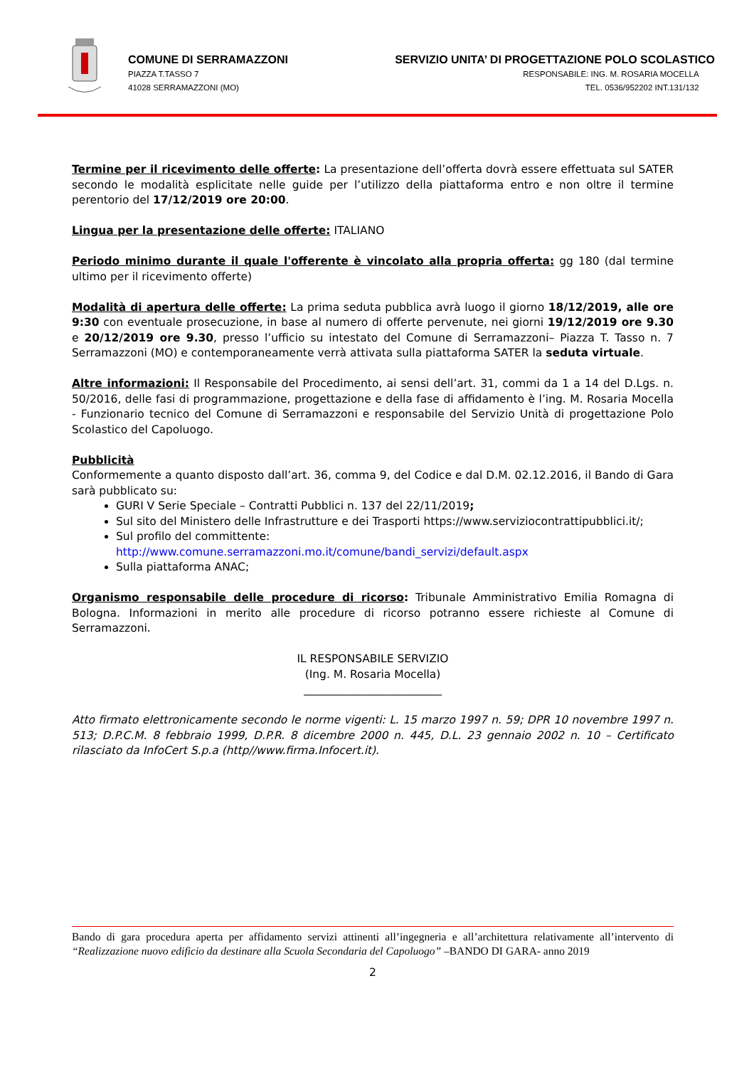COMUNE DI SERRAMAZZONI
PIAZZA T.TASSO 7
41028 SERRAMAZZONI (MO)
SERVIZIO UNITA’ DI PROGETTAZIONE POLO SCOLASTICO
RESPONSABILE: ING. M. ROSARIA MOCELLA
TEL. 0536/952202 INT.131/132
Termine per il ricevimento delle offerte: La presentazione dell’offerta dovrà essere effettuata sul SATER secondo le modalità esplicitate nelle guide per l’utilizzo della piattaforma entro e non oltre il termine perentorio del 17/12/2019 ore 20:00.
Lingua per la presentazione delle offerte: ITALIANO
Periodo minimo durante il quale l'offerente è vincolato alla propria offerta: gg 180 (dal termine ultimo per il ricevimento offerte)
Modalità di apertura delle offerte: La prima seduta pubblica avrà luogo il giorno 18/12/2019, alle ore 9:30 con eventuale prosecuzione, in base al numero di offerte pervenute, nei giorni 19/12/2019 ore 9.30 e 20/12/2019 ore 9.30, presso l’ufficio su intestato del Comune di Serramazzoni– Piazza T. Tasso n. 7 Serramazzoni (MO) e contemporaneamente verrà attivata sulla piattaforma SATER la seduta virtuale.
Altre informazioni: Il Responsabile del Procedimento, ai sensi dell’art. 31, commi da 1 a 14 del D.Lgs. n. 50/2016, delle fasi di programmazione, progettazione e della fase di affidamento è l’ing. M. Rosaria Mocella - Funzionario tecnico del Comune di Serramazzoni e responsabile del Servizio Unità di progettazione Polo Scolastico del Capoluogo.
Pubblicità
Conformemente a quanto disposto dall’art. 36, comma 9, del Codice e dal D.M. 02.12.2016, il Bando di Gara sarà pubblicato su:
GURI V Serie Speciale – Contratti Pubblici n. 137 del 22/11/2019;
Sul sito del Ministero delle Infrastrutture e dei Trasporti https://www.serviziocontrattipubblici.it/;
Sul profilo del committente:
http://www.comune.serramazzoni.mo.it/comune/bandi_servizi/default.aspx
Sulla piattaforma ANAC;
Organismo responsabile delle procedure di ricorso: Tribunale Amministrativo Emilia Romagna di Bologna. Informazioni in merito alle procedure di ricorso potranno essere richieste al Comune di Serramazzoni.
IL RESPONSABILE SERVIZIO
(Ing. M. Rosaria Mocella)
_________________________
Atto firmato elettronicamente secondo le norme vigenti: L. 15 marzo 1997 n. 59; DPR 10 novembre 1997 n. 513; D.P.C.M. 8 febbraio 1999, D.P.R. 8 dicembre 2000 n. 445, D.L. 23 gennaio 2002 n. 10 – Certificato rilasciato da InfoCert S.p.a (http//www.firma.Infocert.it).
Bando di gara procedura aperta per affidamento servizi attinenti all’ingegneria e all’architettura relativamente all’intervento di “Realizzazione nuovo edificio da destinare alla Scuola Secondaria del Capoluogo” –BANDO DI GARA- anno 2019
2